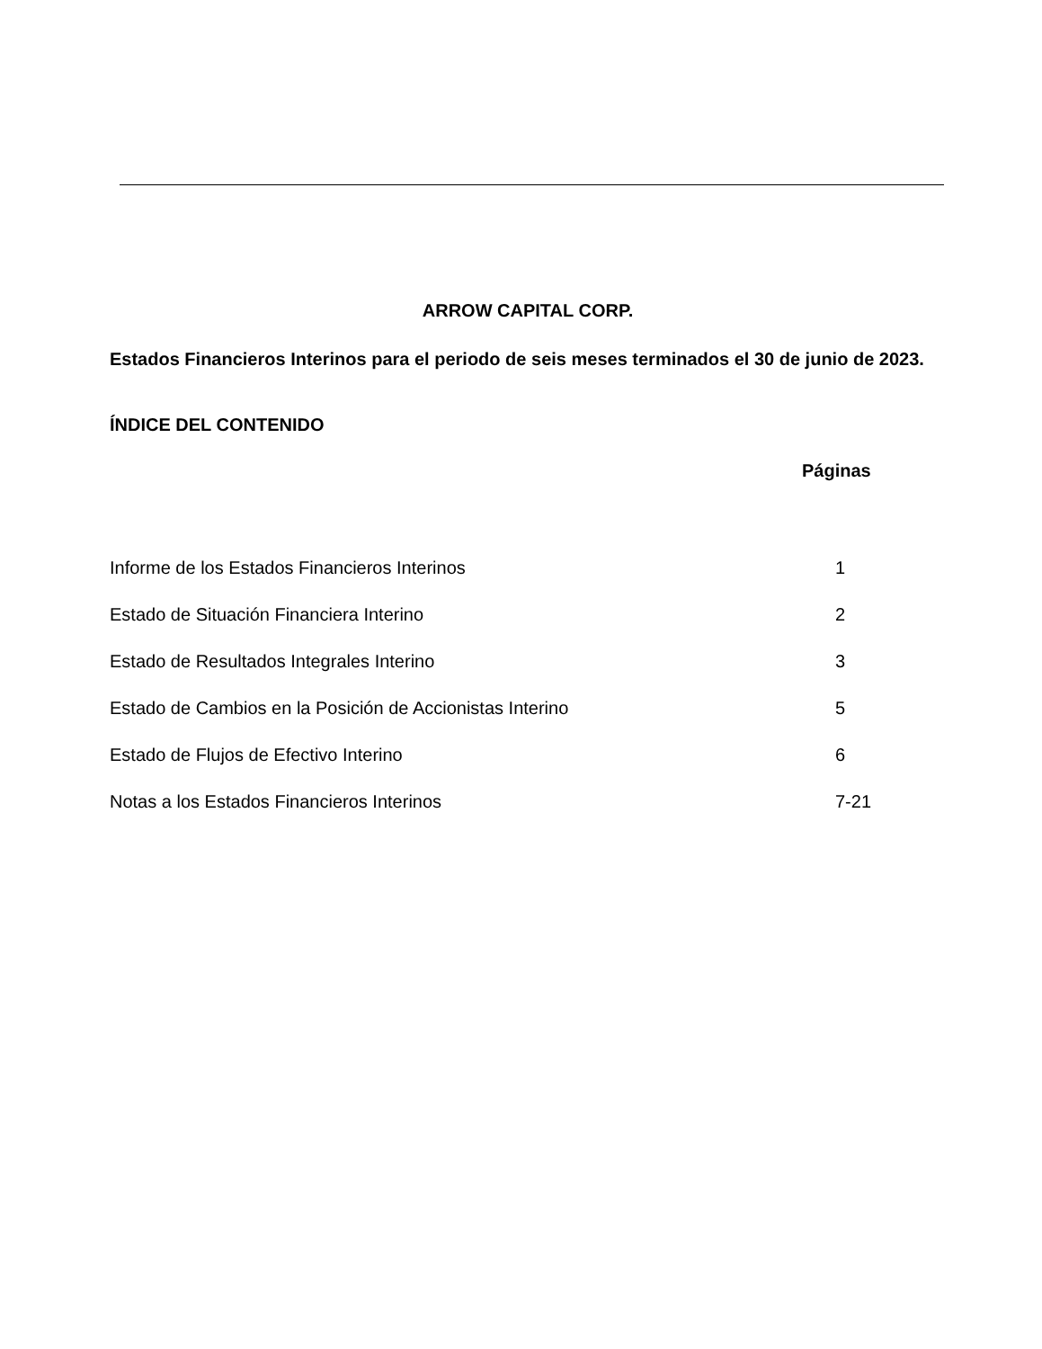ARROW CAPITAL CORP.
Estados Financieros Interinos para el periodo de seis meses terminados el 30 de junio de 2023.
ÍNDICE DEL CONTENIDO
| | Páginas |
| --- | --- |
| Informe de los Estados Financieros Interinos | 1 |
| Estado de Situación Financiera Interino | 2 |
| Estado de Resultados Integrales Interino | 3 |
| Estado de Cambios en la Posición de Accionistas Interino | 5 |
| Estado de Flujos de Efectivo Interino | 6 |
| Notas a los Estados Financieros Interinos | 7-21 |